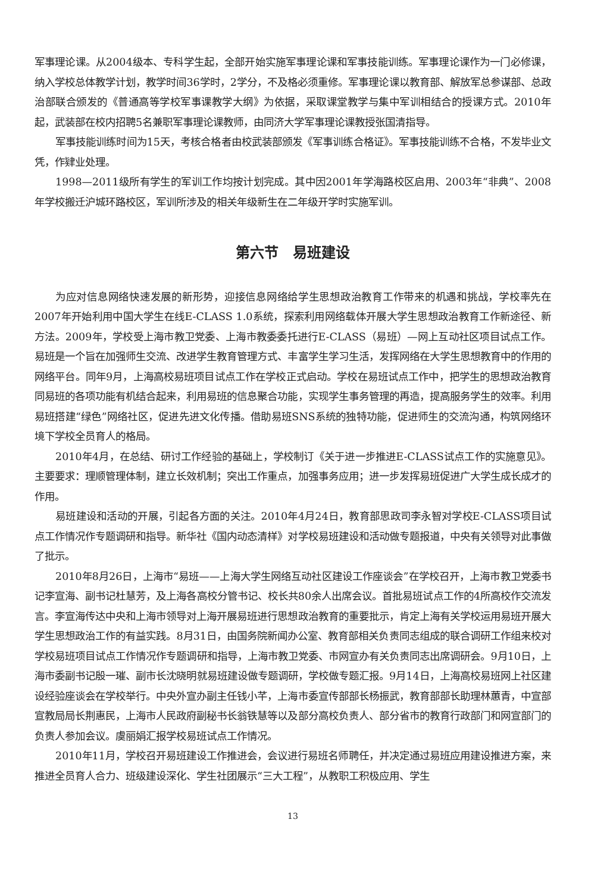军事理论课。从2004级本、专科学生起，全部开始实施军事理论课和军事技能训练。军事理论课作为一门必修课，纳入学校总体教学计划，教学时间36学时，2学分，不及格必须重修。军事理论课以教育部、解放军总参谋部、总政治部联合颁发的《普通高等学校军事课教学大纲》为依据，采取课堂教学与集中军训相结合的授课方式。2010年起，武装部在校内招聘5名兼职军事理论课教师，由同济大学军事理论课教授张国清指导。
军事技能训练时间为15天，考核合格者由校武装部颁发《军事训练合格证》。军事技能训练不合格，不发毕业文凭，作肄业处理。
1998—2011级所有学生的军训工作均按计划完成。其中因2001年学海路校区启用、2003年“非典”、2008年学校搬迁沪城环路校区，军训所涉及的相关年级新生在二年级开学时实施军训。
第六节　易班建设
为应对信息网络快速发展的新形势，迎接信息网络给学生思想政治教育工作带来的机遇和挑战，学校率先在2007年开始利用中国大学生在线E-CLASS 1.0系统，探索利用网络载体开展大学生思想政治教育工作新途径、新方法。2009年，学校受上海市教卫党委、上海市教委委托进行E-CLASS（易班）—网上互动社区项目试点工作。易班是一个旨在加强师生交流、改进学生教育管理方式、丰富学生学习生活，发挥网络在大学生思想教育中的作用的网络平台。同年9月，上海高校易班项目试点工作在学校正式启动。学校在易班试点工作中，把学生的思想政治教育同易班的各项功能有机结合起来，利用易班的信息聚合功能，实现学生事务管理的再造，提高服务学生的效率。利用易班搭建“绿色”网络社区，促进先进文化传播。借助易班SNS系统的独特功能，促进师生的交流沟通，构筑网络环境下学校全员育人的格局。
2010年4月，在总结、研讨工作经验的基础上，学校制订《关于进一步推进E-CLASS试点工作的实施意见》。主要要求：理顺管理体制，建立长效机制；突出工作重点，加强事务应用；进一步发挥易班促进广大学生成长成才的作用。
易班建设和活动的开展，引起各方面的关注。2010年4月24日，教育部思政司李永智对学校E-CLASS项目试点工作情况作专题调研和指导。新华社《国内动态清样》对学校易班建设和活动做专题报道，中央有关领导对此事做了批示。
2010年8月26日，上海市“易班——上海大学生网络互动社区建设工作座谈会”在学校召开，上海市教卫党委书记李宣海、副书记杜慧芳，及上海各高校分管书记、校长共80余人出席会议。首批易班试点工作的4所高校作交流发言。李宣海传达中央和上海市领导对上海开展易班进行思想政治教育的重要批示，肯定上海有关学校运用易班开展大学生思想政治工作的有益实践。8月31日，由国务院新闻办公室、教育部相关负责同志组成的联合调研工作组来校对学校易班项目试点工作情况作专题调研和指导，上海市教卫党委、市网宣办有关负责同志出席调研会。9月10日，上海市委副书记殷一璀、副市长沈晓明就易班建设做专题调研，学校做专题汇报。9月14日，上海高校易班网上社区建设经验座谈会在学校举行。中央外宣办副主任钱小芊，上海市委宣传部部长杨振武，教育部部长助理林蕙青，中宣部宣教局局长荆惠民，上海市人民政府副秘书长翁铁慧等以及部分高校负责人、部分省市的教育行政部门和网宣部门的负责人参加会议。虞丽娟汇报学校易班试点工作情况。
2010年11月，学校召开易班建设工作推进会，会议进行易班名师聘任，并决定通过易班应用建设推进方案，来推进全员育人合力、班级建设深化、学生社团展示“三大工程”，从教职工积极应用、学生
13